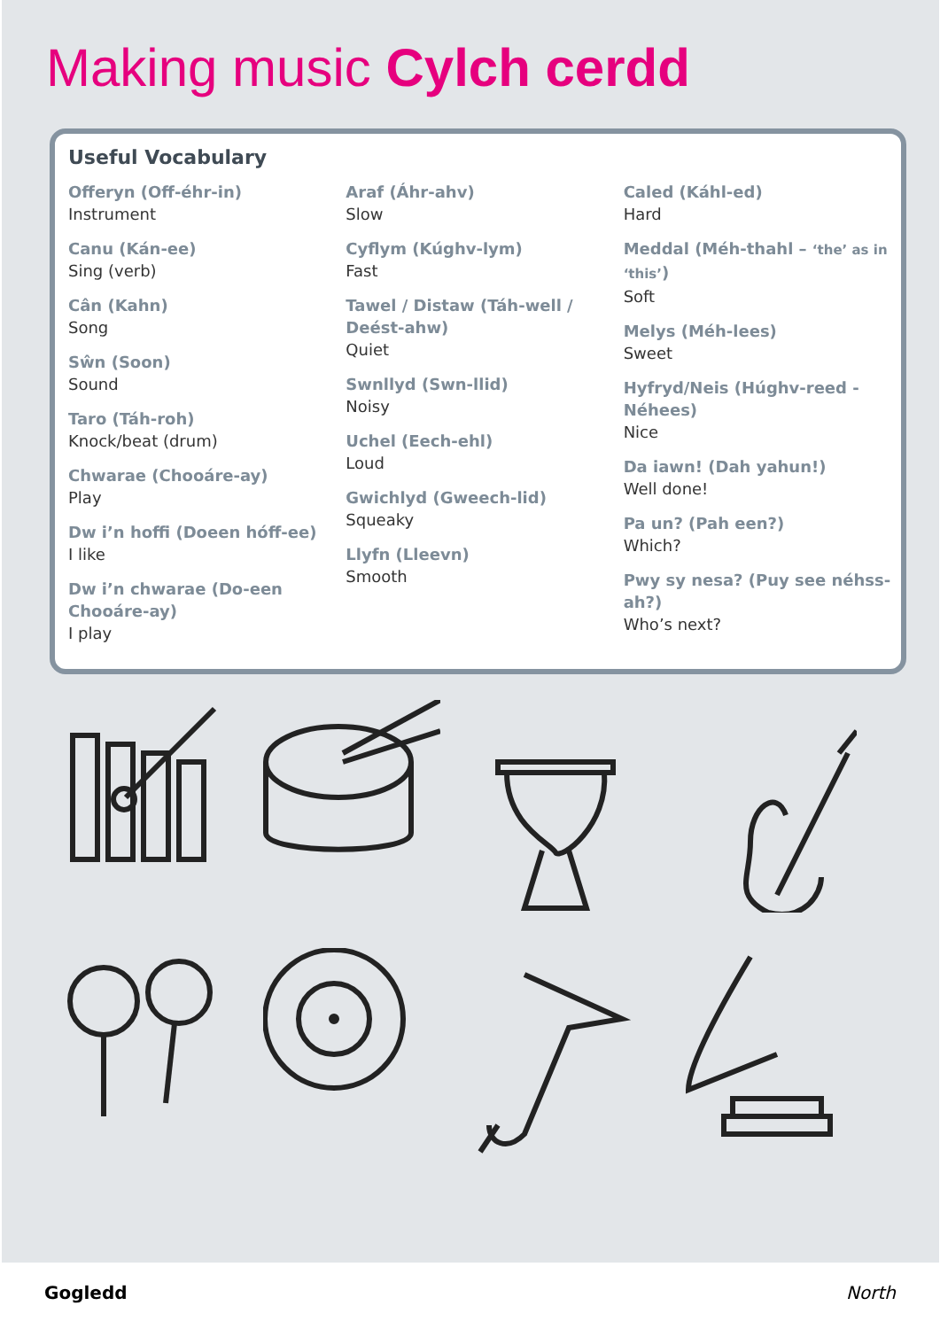Making music Cylch cerdd
Useful Vocabulary
Offeryn (Off-éhr-in)
Instrument
Canu (Kán-ee)
Sing (verb)
Cân (Kahn)
Song
Sŵn (Soon)
Sound
Taro (Táh-roh)
Knock/beat (drum)
Chwarae (Chooáre-ay)
Play
Dw i’n hoffi (Doeen hóff-ee)
I like
Dw i’n chwarae (Do-een Chooáre-ay)
I play
Araf (Áhr-ahv)
Slow
Cyflym (Kúghv-lym)
Fast
Tawel / Distaw (Táh-well / Deést-ahw)
Quiet
Swnllyd (Swn-llid)
Noisy
Uchel (Eech-ehl)
Loud
Gwichlyd (Gweech-lid)
Squeaky
Llyfn (Lleevn)
Smooth
Caled (Káhl-ed)
Hard
Meddal (Méh-thahl – ‘the’ as in ‘this’)
Soft
Melys (Méh-lees)
Sweet
Hyfryd/Neis (Húghv-reed - Néhees)
Nice
Da iawn! (Dah yahun!)
Well done!
Pa un? (Pah een?)
Which?
Pwy sy nesa? (Puy see néhss-ah?)
Who’s next?
Gogledd North